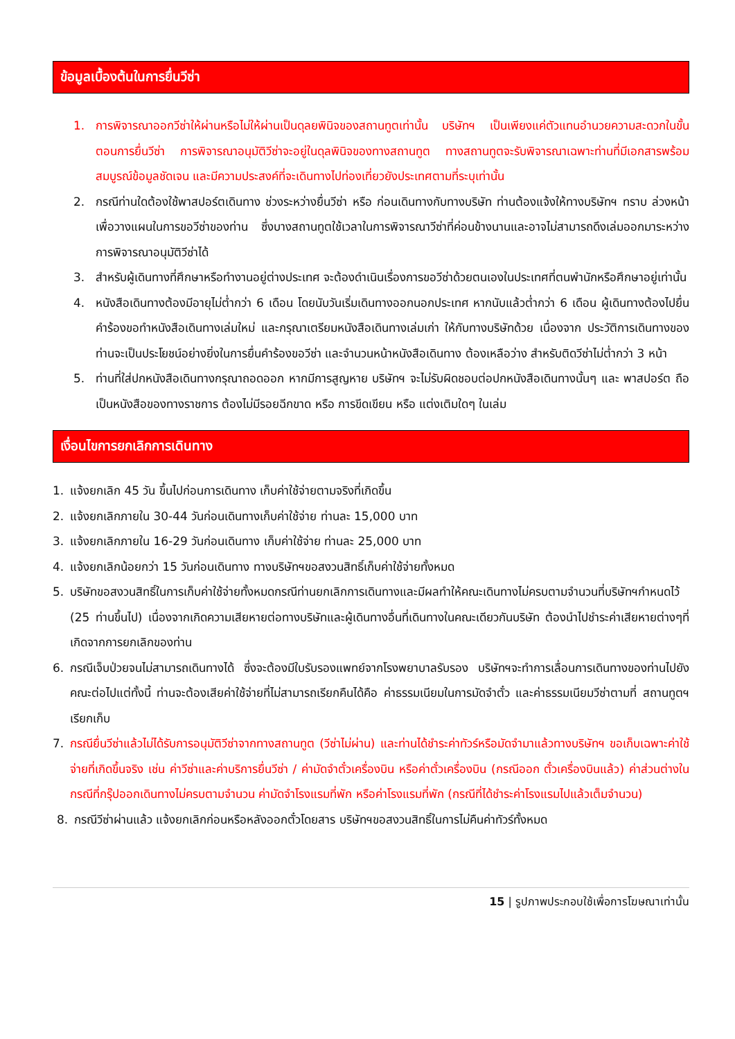ข้อมูลเบื้องต้นในการยื่นวีซ่า
1. การพิจารณาออกวีซ่าให้ผ่านหรือไม่ให้ผ่านเป็นดุลยพินิจของสถานทูตเท่านั้น บริษัทฯ เป็นเพียงแค่ตัวแทนอำนวยความสะดวกในขั้นตอนการยื่นวีซ่า การพิจารณาอนุมัติวีซ่าจะอยู่ในดุลพินิจของทางสถานทูต ทางสถานทูตจะรับพิจารณาเฉพาะท่านที่มีเอกสารพร้อมสมบูรณ์ข้อมูลชัดเจน และมีความประสงค์ที่จะเดินทางไปท่องเที่ยวยังประเทศตามที่ระบุเท่านั้น
2. กรณีท่านใดต้องใช้พาสปอร์ตเดินทาง ช่วงระหว่างยื่นวีซ่า หรือ ก่อนเดินทางกับทางบริษัท ท่านต้องแจ้งให้ทางบริษัทฯ ทราบ ล่วงหน้าเพื่อวางแผนในการขอวีซ่าของท่าน ซึ่งบางสถานทูตใช้เวลาในการพิจารณาวีซ่าที่ค่อนข้างนานและอาจไม่สามารถดึงเล่มออกมาระหว่างการพิจารณาอนุมัติวีซ่าได้
3. สำหรับผู้เดินทางที่ศึกษาหรือทำงานอยู่ต่างประเทศ จะต้องดำเนินเรื่องการขอวีซ่าด้วยตนเองในประเทศที่ตนพำนักหรือศึกษาอยู่เท่านั้น
4. หนังสือเดินทางต้องมีอายุไม่ต่ำกว่า 6 เดือน โดยนับวันเริ่มเดินทางออกนอกประเทศ หากนับแล้วต่ำกว่า 6 เดือน ผู้เดินทางต้องไปยื่นคำร้องขอทำหนังสือเดินทางเล่มใหม่ และกรุณาเตรียมหนังสือเดินทางเล่มเก่า ให้กับทางบริษัทด้วย เนื่องจาก ประวัติการเดินทางของท่านจะเป็นประโยชน์อย่างยิ่งในการยื่นคำร้องขอวีซ่า และจำนวนหน้าหนังสือเดินทาง ต้องเหลือว่าง สำหรับติดวีซ่าไม่ต่ำกว่า 3 หน้า
5. ท่านที่ใส่ปกหนังสือเดินทางกรุณาถอดออก หากมีการสูญหาย บริษัทฯ จะไม่รับผิดชอบต่อปกหนังสือเดินทางนั้นๆ และ พาสปอร์ต ถือเป็นหนังสือของทางราชการ ต้องไม่มีรอยฉีกขาด หรือ การขีดเขียน หรือ แต่งเติมใดๆ ในเล่ม
เงื่อนไขการยกเลิกการเดินทาง
1. แจ้งยกเลิก 45 วัน ขึ้นไปก่อนการเดินทาง เก็บค่าใช้จ่ายตามจริงที่เกิดขึ้น
2. แจ้งยกเลิกภายใน 30-44 วันก่อนเดินทางเก็บค่าใช้จ่าย ท่านละ 15,000 บาท
3. แจ้งยกเลิกภายใน 16-29 วันก่อนเดินทาง เก็บค่าใช้จ่าย ท่านละ 25,000 บาท
4. แจ้งยกเลิกน้อยกว่า 15 วันก่อนเดินทาง ทางบริษัทฯขอสงวนสิทธิ์เก็บค่าใช้จ่ายทั้งหมด
5. บริษัทขอสงวนสิทธิ์ในการเก็บค่าใช้จ่ายทั้งหมดกรณีท่านยกเลิกการเดินทางและมีผลทำให้คณะเดินทางไม่ครบตามจำนวนที่บริษัทฯกำหนดไว้ (25 ท่านขึ้นไป) เนื่องจากเกิดความเสียหายต่อทางบริษัทและผู้เดินทางอื่นที่เดินทางในคณะเดียวกันบริษัท ต้องนำไปชำระค่าเสียหายต่างๆที่เกิดจากการยกเลิกของท่าน
6. กรณีเจ็บป่วยจนไม่สามารถเดินทางได้ ซึ่งจะต้องมีใบรับรองแพทย์จากโรงพยาบาลรับรอง บริษัทฯจะทำการเลื่อนการเดินทางของท่านไปยังคณะต่อไปแต่ทั้งนี้ ท่านจะต้องเสียค่าใช้จ่ายที่ไม่สามารถเรียกคืนได้คือ ค่าธรรมเนียมในการมัดจำตั๋ว และค่าธรรมเนียมวีซ่าตามที่ สถานทูตฯ เรียกเก็บ
7. กรณียื่นวีซ่าแล้วไม่ได้รับการอนุมัติวีซ่าจากทางสถานทูต (วีซ่าไม่ผ่าน) และท่านได้ชำระค่าทัวร์หรือมัดจำมาแล้วทางบริษัทฯ ขอเก็บเฉพาะค่าใช้จ่ายที่เกิดขึ้นจริง เช่น ค่าวีซ่าและค่าบริการยื่นวีซ่า / ค่ามัดจำตั๋วเครื่องบิน หรือค่าตั๋วเครื่องบิน (กรณีออก ตั๋วเครื่องบินแล้ว) ค่าส่วนต่างในกรณีที่กรุ๊ปออกเดินทางไม่ครบตามจำนวน ค่ามัดจำโรงแรมที่พัก หรือค่าโรงแรมที่พัก (กรณีที่ได้ชำระค่าโรงแรมไปแล้วเต็มจำนวน)
8. กรณีวีซ่าผ่านแล้ว แจ้งยกเลิกก่อนหรือหลังออกตั๋วโดยสาร บริษัทฯขอสงวนสิทธิ์ในการไม่คืนค่าทัวร์ทั้งหมด
15 | รูปภาพประกอบใช้เพื่อการโฆษณาเท่านั้น